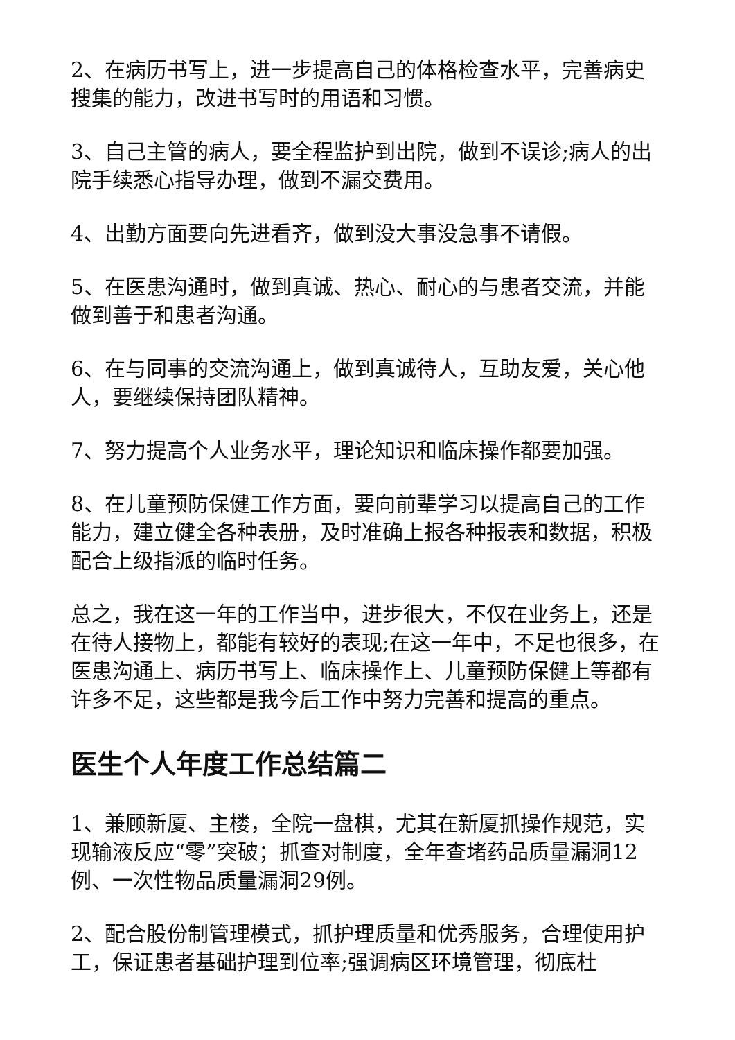2、在病历书写上，进一步提高自己的体格检查水平，完善病史搜集的能力，改进书写时的用语和习惯。
3、自己主管的病人，要全程监护到出院，做到不误诊;病人的出院手续悉心指导办理，做到不漏交费用。
4、出勤方面要向先进看齐，做到没大事没急事不请假。
5、在医患沟通时，做到真诚、热心、耐心的与患者交流，并能做到善于和患者沟通。
6、在与同事的交流沟通上，做到真诚待人，互助友爱，关心他人，要继续保持团队精神。
7、努力提高个人业务水平，理论知识和临床操作都要加强。
8、在儿童预防保健工作方面，要向前辈学习以提高自己的工作能力，建立健全各种表册，及时准确上报各种报表和数据，积极配合上级指派的临时任务。
总之，我在这一年的工作当中，进步很大，不仅在业务上，还是在待人接物上，都能有较好的表现;在这一年中，不足也很多，在医患沟通上、病历书写上、临床操作上、儿童预防保健上等都有许多不足，这些都是我今后工作中努力完善和提高的重点。
医生个人年度工作总结篇二
1、兼顾新厦、主楼，全院一盘棋，尤其在新厦抓操作规范，实现输液反应“零”突破；抓查对制度，全年查堵药品质量漏洞12例、一次性物品质量漏洞29例。
2、配合股份制管理模式，抓护理质量和优秀服务，合理使用护工，保证患者基础护理到位率;强调病区环境管理，彻底杜